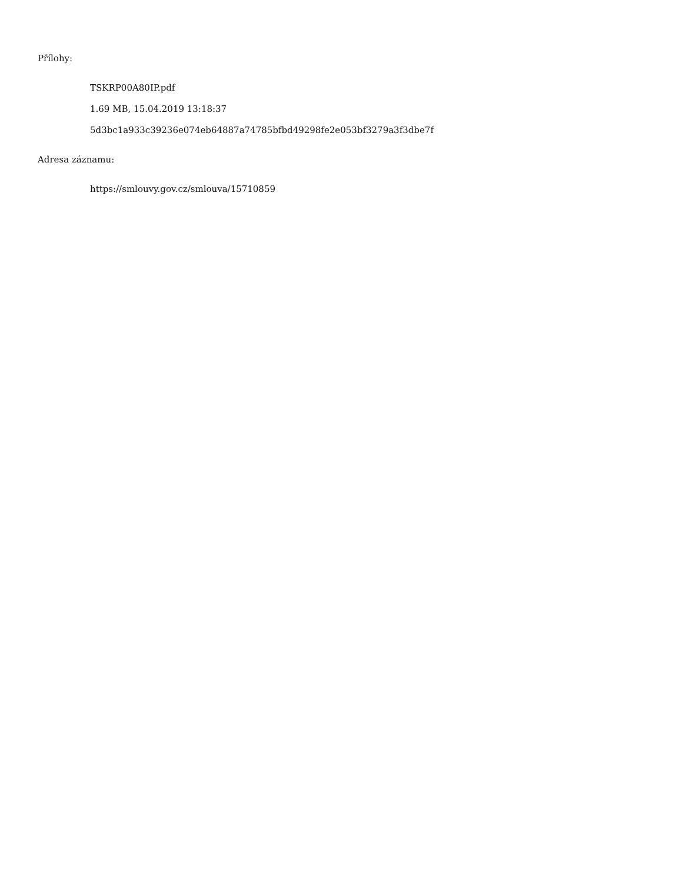Přílohy:
TSKRP00A80IP.pdf
1.69 MB, 15.04.2019 13:18:37
5d3bc1a933c39236e074eb64887a74785bfbd49298fe2e053bf3279a3f3dbe7f
Adresa záznamu:
https://smlouvy.gov.cz/smlouva/15710859